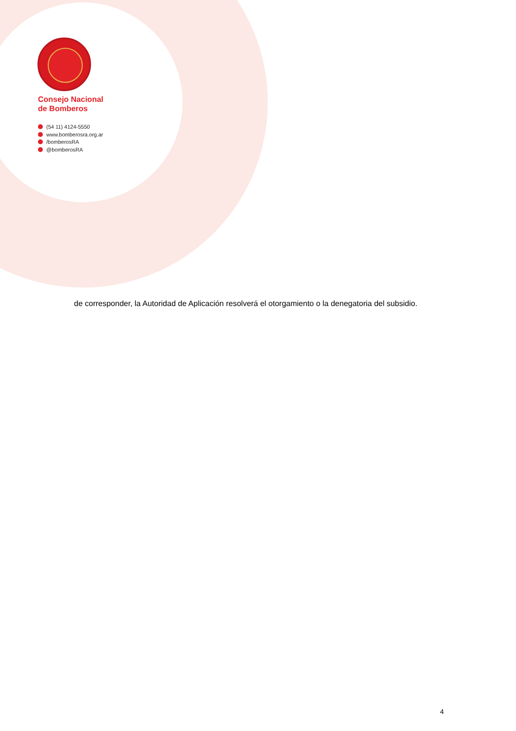Consejo Nacional
de Bomberos
(54 11) 4124-5550
www.bomberosra.org.ar
/bomberosRA
@bomberosRA
de corresponder, la Autoridad de Aplicación resolverá el otorgamiento o la denegatoria del subsidio.
4